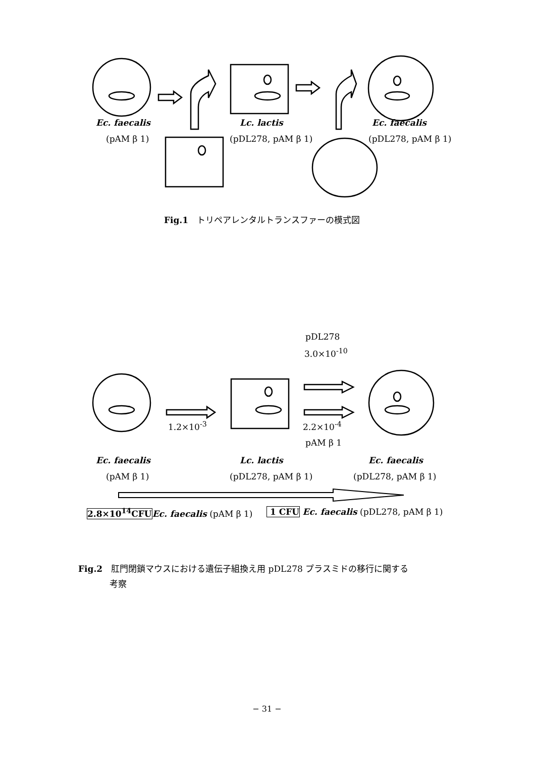Ec. faecalis
(pAM β 1)
Lc. lactis
(pDL278, pAM β 1)
Ec. faecalis
(pDL278, pAM β 1)
Fig.1　トリペアレンタルトランスファーの模式図
pDL278
3.0×10<sup>-10</sup>
1.2×10<sup>-3</sup> 2.2×10<sup>-4</sup>
pAM β 1
Ec. faecalis
(pAM β 1)
Lc. lactis
(pDL278, pAM β 1)
Ec. faecalis
(pDL278, pAM β 1)
2.8×10<sup>14</sup>CFU Ec. faecalis (pAM β 1) 1 CFU Ec. faecalis (pDL278, pAM β 1)
Fig.2　肛門閉鎖マウスにおける遺伝子組換え用 pDL278 プラスミドの移行に関する
考察
− 31 −